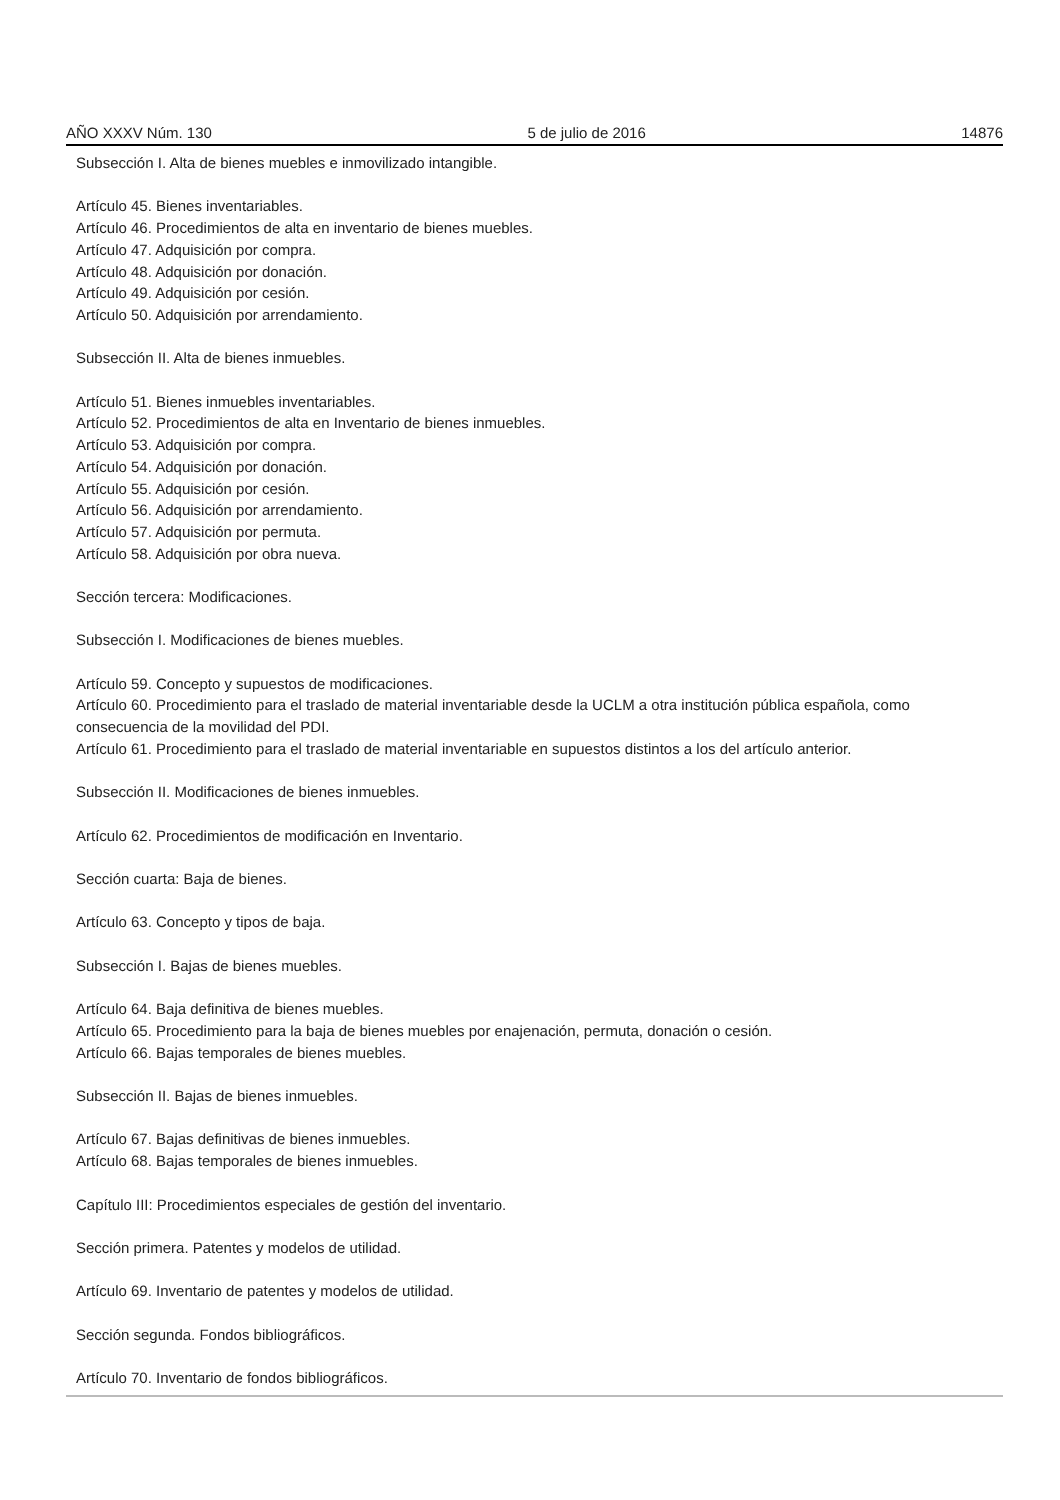AÑO XXXV Núm. 130 5 de julio de 2016 14876
Subsección I. Alta de bienes muebles e inmovilizado intangible.
Artículo 45. Bienes inventariables.
Artículo 46. Procedimientos de alta en inventario de bienes muebles.
Artículo 47. Adquisición por compra.
Artículo 48. Adquisición por donación.
Artículo 49. Adquisición por cesión.
Artículo 50. Adquisición por arrendamiento.
Subsección II. Alta de bienes inmuebles.
Artículo 51. Bienes inmuebles inventariables.
Artículo 52. Procedimientos de alta en Inventario de bienes inmuebles.
Artículo 53. Adquisición por compra.
Artículo 54. Adquisición por donación.
Artículo 55. Adquisición por cesión.
Artículo 56. Adquisición por arrendamiento.
Artículo 57. Adquisición por permuta.
Artículo 58. Adquisición por obra nueva.
Sección tercera: Modificaciones.
Subsección I. Modificaciones de bienes muebles.
Artículo 59. Concepto y supuestos de modificaciones.
Artículo 60. Procedimiento para el traslado de material inventariable desde la UCLM a otra institución pública española, como consecuencia de la movilidad del PDI.
Artículo 61. Procedimiento para el traslado de material inventariable en supuestos distintos a los del artículo anterior.
Subsección II. Modificaciones de bienes inmuebles.
Artículo 62. Procedimientos de modificación en Inventario.
Sección cuarta: Baja de bienes.
Artículo 63. Concepto y tipos de baja.
Subsección I. Bajas de bienes muebles.
Artículo 64. Baja definitiva de bienes muebles.
Artículo 65. Procedimiento para la baja de bienes muebles por enajenación, permuta, donación o cesión.
Artículo 66. Bajas temporales de bienes muebles.
Subsección II. Bajas de bienes inmuebles.
Artículo 67. Bajas definitivas de bienes inmuebles.
Artículo 68. Bajas temporales de bienes inmuebles.
Capítulo III: Procedimientos especiales de gestión del inventario.
Sección primera. Patentes y modelos de utilidad.
Artículo 69. Inventario de patentes y modelos de utilidad.
Sección segunda. Fondos bibliográficos.
Artículo 70. Inventario de fondos bibliográficos.